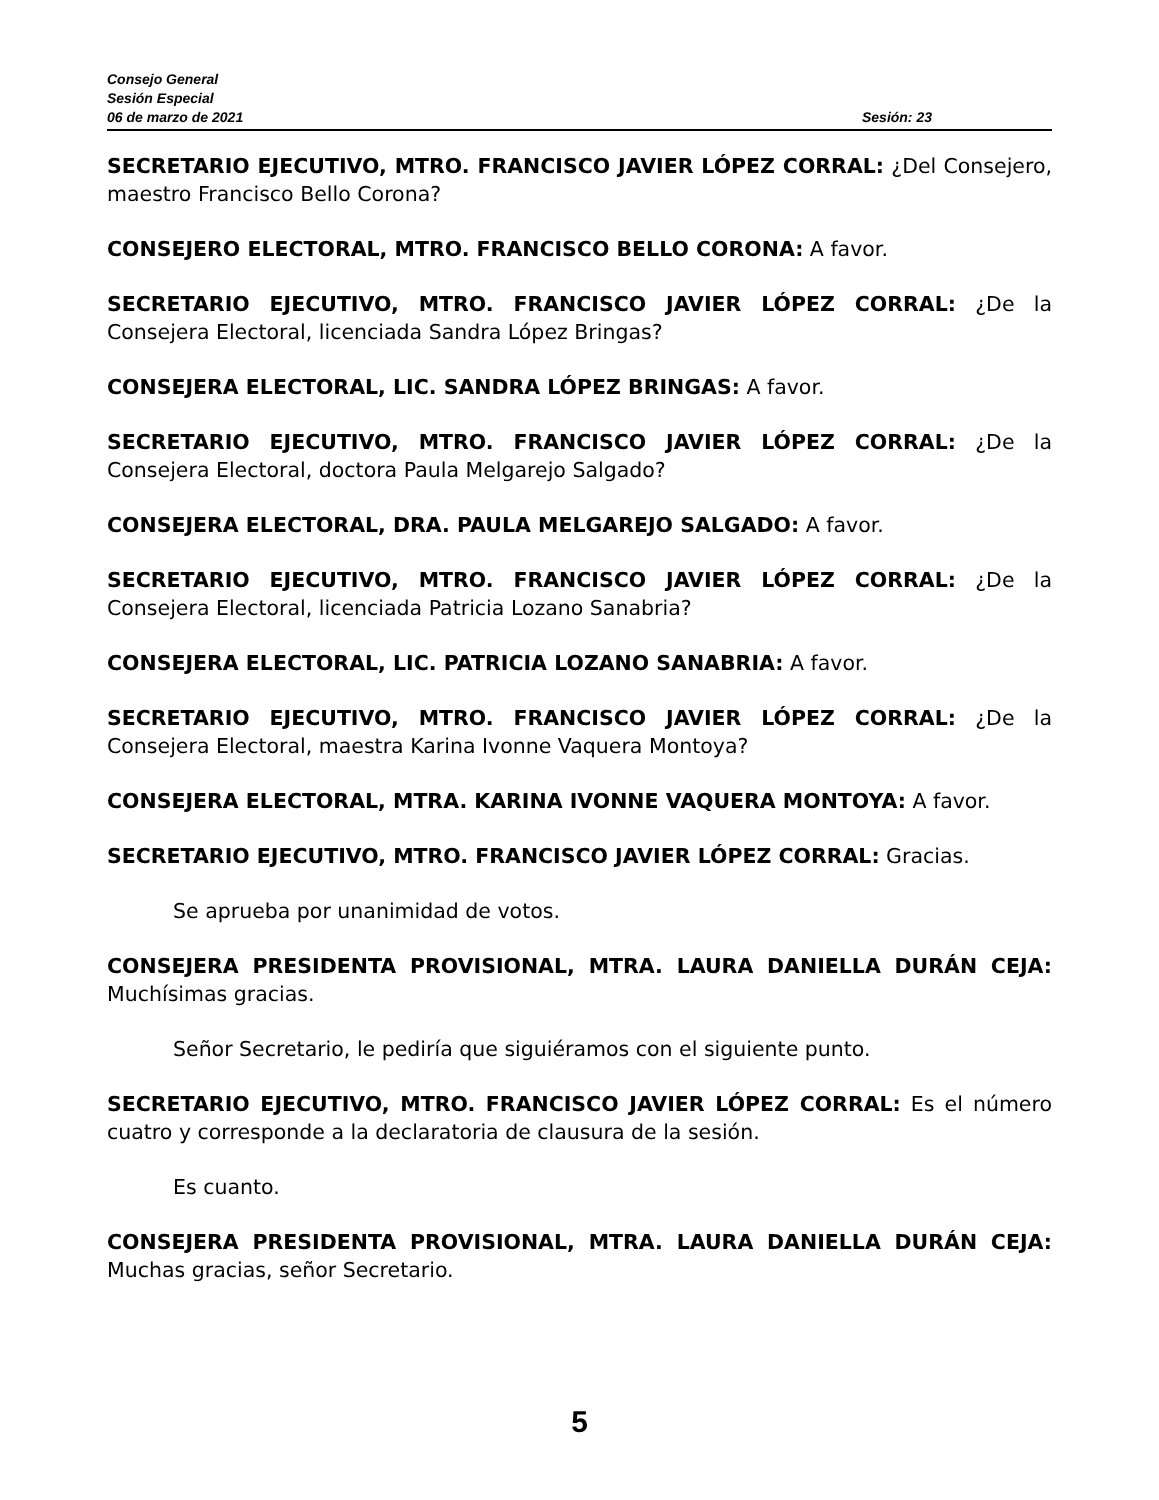Consejo General
Sesión Especial
06 de marzo de 2021 Sesión: 23
SECRETARIO EJECUTIVO, MTRO. FRANCISCO JAVIER LÓPEZ CORRAL: ¿Del Consejero, maestro Francisco Bello Corona?
CONSEJERO ELECTORAL, MTRO. FRANCISCO BELLO CORONA: A favor.
SECRETARIO EJECUTIVO, MTRO. FRANCISCO JAVIER LÓPEZ CORRAL: ¿De la Consejera Electoral, licenciada Sandra López Bringas?
CONSEJERA ELECTORAL, LIC. SANDRA LÓPEZ BRINGAS: A favor.
SECRETARIO EJECUTIVO, MTRO. FRANCISCO JAVIER LÓPEZ CORRAL: ¿De la Consejera Electoral, doctora Paula Melgarejo Salgado?
CONSEJERA ELECTORAL, DRA. PAULA MELGAREJO SALGADO: A favor.
SECRETARIO EJECUTIVO, MTRO. FRANCISCO JAVIER LÓPEZ CORRAL: ¿De la Consejera Electoral, licenciada Patricia Lozano Sanabria?
CONSEJERA ELECTORAL, LIC. PATRICIA LOZANO SANABRIA: A favor.
SECRETARIO EJECUTIVO, MTRO. FRANCISCO JAVIER LÓPEZ CORRAL: ¿De la Consejera Electoral, maestra Karina Ivonne Vaquera Montoya?
CONSEJERA ELECTORAL, MTRA. KARINA IVONNE VAQUERA MONTOYA: A favor.
SECRETARIO EJECUTIVO, MTRO. FRANCISCO JAVIER LÓPEZ CORRAL: Gracias.
Se aprueba por unanimidad de votos.
CONSEJERA PRESIDENTA PROVISIONAL, MTRA. LAURA DANIELLA DURÁN CEJA: Muchísimas gracias.
Señor Secretario, le pediría que siguiéramos con el siguiente punto.
SECRETARIO EJECUTIVO, MTRO. FRANCISCO JAVIER LÓPEZ CORRAL: Es el número cuatro y corresponde a la declaratoria de clausura de la sesión.
Es cuanto.
CONSEJERA PRESIDENTA PROVISIONAL, MTRA. LAURA DANIELLA DURÁN CEJA: Muchas gracias, señor Secretario.
5